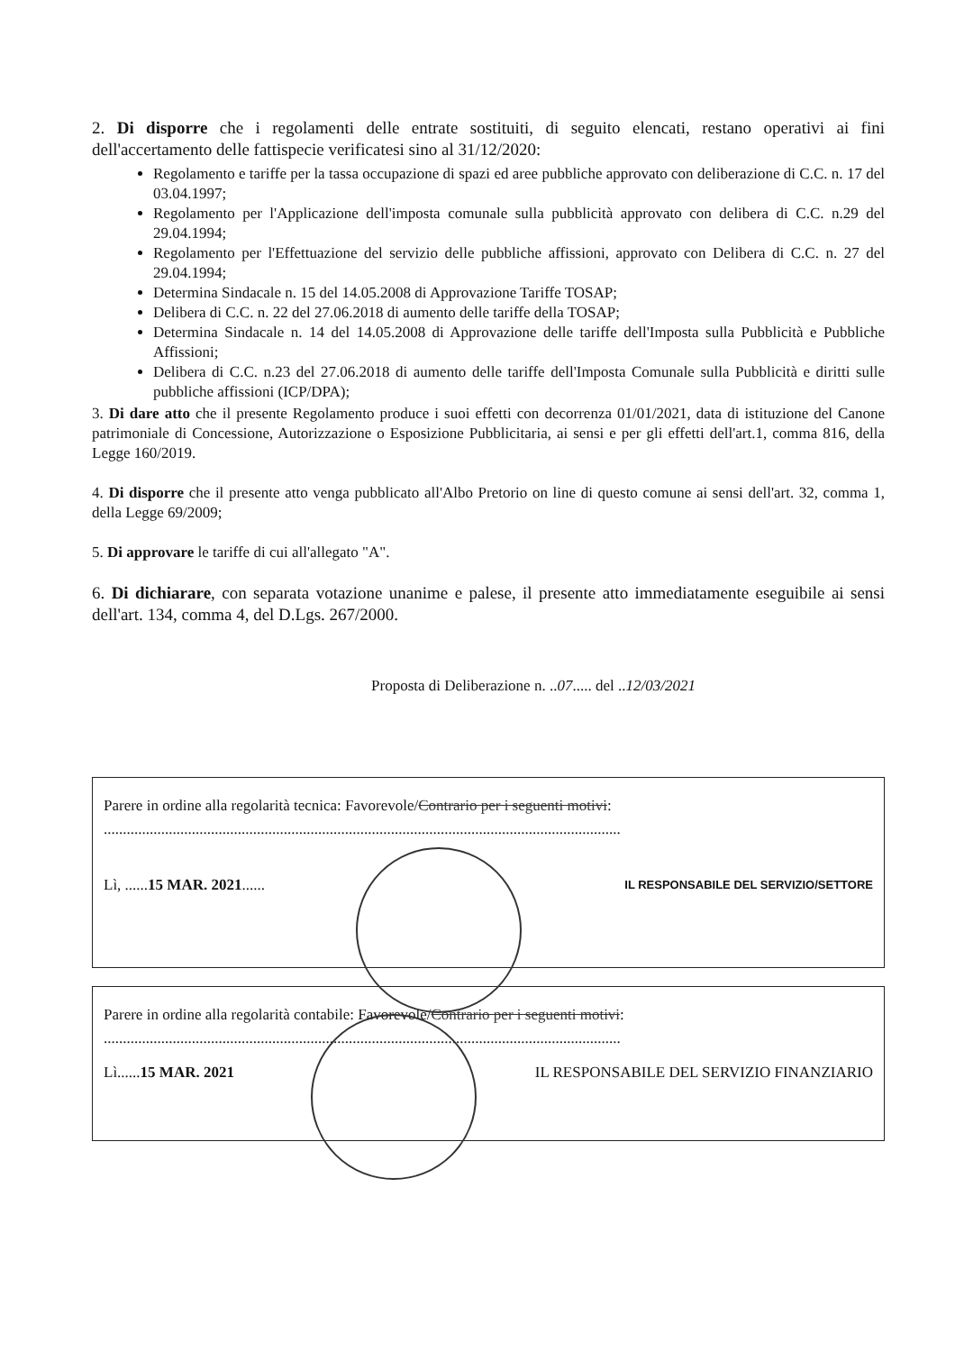2. Di disporre che i regolamenti delle entrate sostituiti, di seguito elencati, restano operativi ai fini dell'accertamento delle fattispecie verificatesi sino al 31/12/2020:
Regolamento e tariffe per la tassa occupazione di spazi ed aree pubbliche approvato con deliberazione di C.C. n. 17 del 03.04.1997;
Regolamento per l'Applicazione dell'imposta comunale sulla pubblicità approvato con delibera di C.C. n.29 del 29.04.1994;
Regolamento per l'Effettuazione del servizio delle pubbliche affissioni, approvato con Delibera di C.C. n. 27 del 29.04.1994;
Determina Sindacale n. 15 del 14.05.2008 di Approvazione Tariffe TOSAP;
Delibera di C.C. n. 22 del 27.06.2018 di aumento delle tariffe della TOSAP;
Determina Sindacale n. 14 del 14.05.2008 di Approvazione delle tariffe dell'Imposta sulla Pubblicità e Pubbliche Affissioni;
Delibera di C.C. n.23 del 27.06.2018 di aumento delle tariffe dell'Imposta Comunale sulla Pubblicità e diritti sulle pubbliche affissioni (ICP/DPA);
3. Di dare atto che il presente Regolamento produce i suoi effetti con decorrenza 01/01/2021, data di istituzione del Canone patrimoniale di Concessione, Autorizzazione o Esposizione Pubblicitaria, ai sensi e per gli effetti dell'art.1, comma 816, della Legge 160/2019.
4. Di disporre che il presente atto venga pubblicato all'Albo Pretorio on line di questo comune ai sensi dell'art. 32, comma 1, della Legge 69/2009;
5. Di approvare le tariffe di cui all'allegato "A".
6. Di dichiarare, con separata votazione unanime e palese, il presente atto immediatamente eseguibile ai sensi dell'art. 134, comma 4, del D.Lgs. 267/2000.
Proposta di Deliberazione n. ..07..... del ..12/03/2021
Parere in ordine alla regolarità tecnica: Favorevole/Contrario per i seguenti motivi:
.......................................................................................................................................
Lì, ......15 MAR. 2021...... IL RESPONSABILE DEL SERVIZIO/SETTORE
Parere in ordine alla regolarità contabile: Favorevole/Contrario per i seguenti motivi:
.......................................................................................................................................
Lì......15 MAR. 2021 IL RESPONSABILE DEL SERVIZIO FINANZIARIO